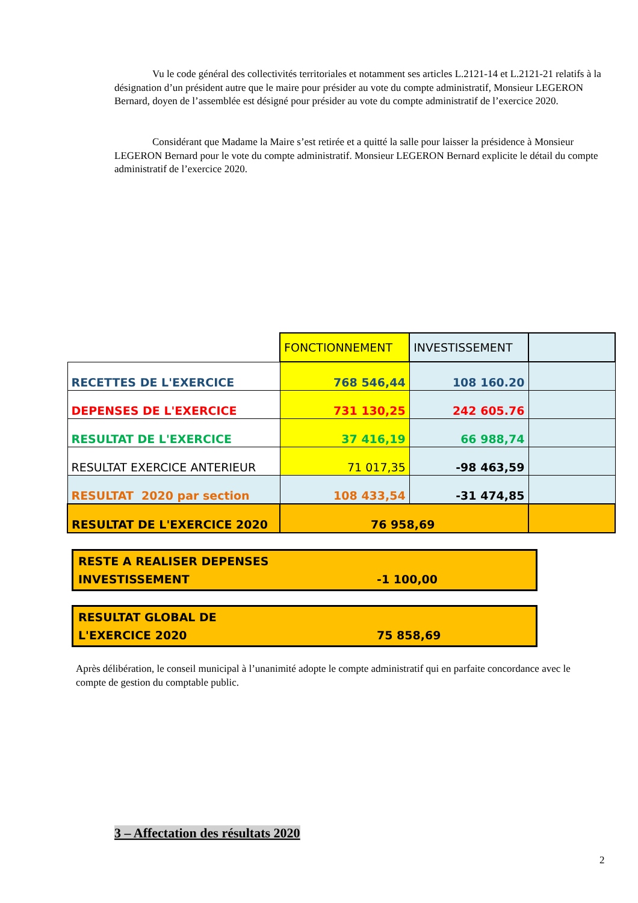Vu le code général des collectivités territoriales et notamment ses articles L.2121-14 et L.2121-21 relatifs à la désignation d’un président autre que le maire pour présider au vote du compte administratif, Monsieur LEGERON Bernard, doyen de l’assemblée est désigné pour présider au vote du compte administratif de l’exercice 2020.
Considérant que Madame la Maire s’est retirée et a quitté la salle pour laisser la présidence à Monsieur LEGERON Bernard pour le vote du compte administratif. Monsieur LEGERON Bernard explicite le détail du compte administratif de l’exercice 2020.
| | FONCTIONNEMENT | INVESTISSEMENT | |
| RECETTES DE L'EXERCICE | 768 546,44 | 108 160.20 | |
| DEPENSES DE L'EXERCICE | 731 130,25 | 242 605.76 | |
| RESULTAT DE L'EXERCICE | 37 416,19 | 66 988,74 | |
| RESULTAT EXERCICE ANTERIEUR | 71 017,35 | -98 463,59 | |
| RESULTAT 2020 par section | 108 433,54 | -31 474,85 | |
| RESULTAT DE L'EXERCICE 2020 | 76 958,69 | | |
RESTE A REALISER DEPENSES
INVESTISSEMENT
-1 100,00
RESULTAT GLOBAL DE
L'EXERCICE 2020
75 858,69
Après délibération, le conseil municipal à l’unanimité adopte le compte administratif qui en parfaite concordance avec le compte de gestion du comptable public.
3 – Affectation des résultats 2020
2